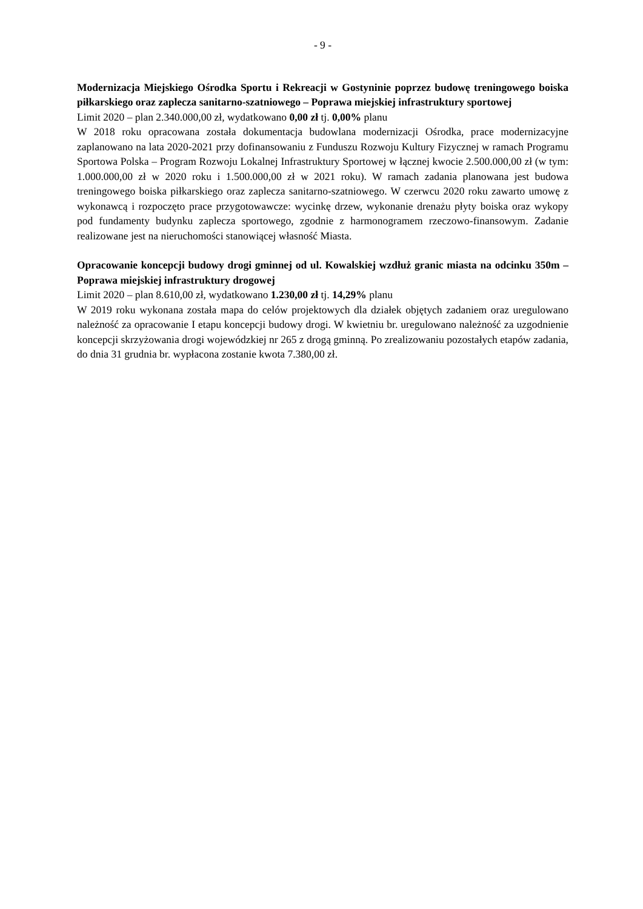- 9 -
Modernizacja Miejskiego Ośrodka Sportu i Rekreacji w Gostyninie poprzez budowę treningowego boiska piłkarskiego oraz zaplecza sanitarno-szatniowego – Poprawa miejskiej infrastruktury sportowej
Limit 2020 – plan 2.340.000,00 zł, wydatkowano 0,00 zł tj. 0,00% planu
W 2018 roku opracowana została dokumentacja budowlana modernizacji Ośrodka, prace modernizacyjne zaplanowano na lata 2020-2021 przy dofinansowaniu z Funduszu Rozwoju Kultury Fizycznej w ramach Programu Sportowa Polska – Program Rozwoju Lokalnej Infrastruktury Sportowej w łącznej kwocie 2.500.000,00 zł (w tym: 1.000.000,00 zł w 2020 roku i 1.500.000,00 zł w 2021 roku). W ramach zadania planowana jest budowa treningowego boiska piłkarskiego oraz zaplecza sanitarno-szatniowego. W czerwcu 2020 roku zawarto umowę z wykonawcą i rozpoczęto prace przygotowawcze: wycinkę drzew, wykonanie drenażu płyty boiska oraz wykopy pod fundamenty budynku zaplecza sportowego, zgodnie z harmonogramem rzeczowo-finansowym. Zadanie realizowane jest na nieruchomości stanowiącej własność Miasta.
Opracowanie koncepcji budowy drogi gminnej od ul. Kowalskiej wzdłuż granic miasta na odcinku 350m – Poprawa miejskiej infrastruktury drogowej
Limit 2020 – plan 8.610,00 zł, wydatkowano 1.230,00 zł tj. 14,29% planu
W 2019 roku wykonana została mapa do celów projektowych dla działek objętych zadaniem oraz uregulowano należność za opracowanie I etapu koncepcji budowy drogi. W kwietniu br. uregulowano należność za uzgodnienie koncepcji skrzyżowania drogi wojewódzkiej nr 265 z drogą gminną. Po zrealizowaniu pozostałych etapów zadania, do dnia 31 grudnia br. wypłacona zostanie kwota 7.380,00 zł.